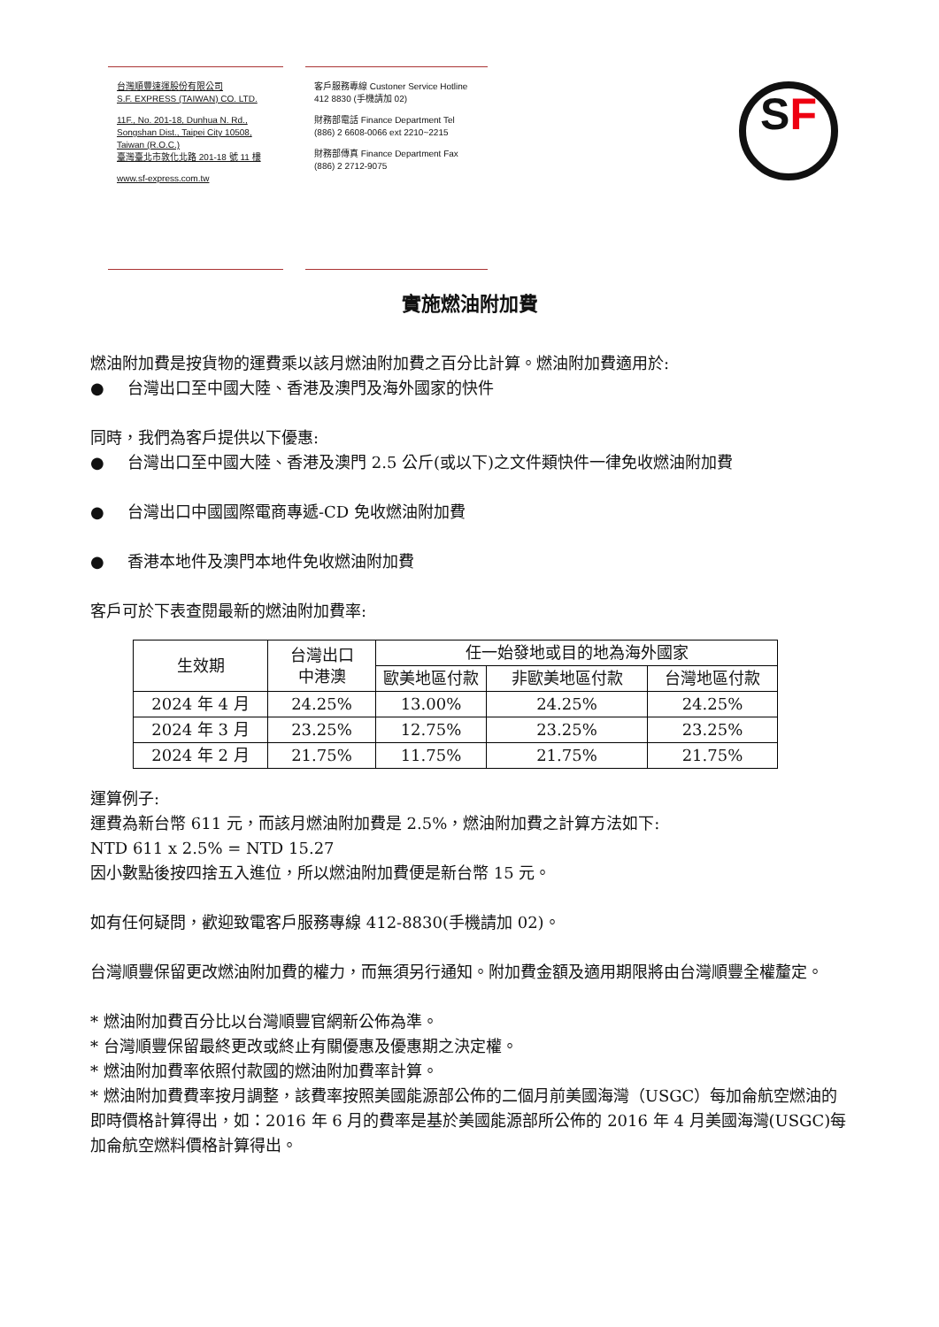台灣順豐速運股份有限公司
S.F. EXPRESS (TAIWAN) CO. LTD.
11F., No. 201-18, Dunhua N. Rd.,
Songshan Dist., Taipei City 10508,
Taiwan (R.O.C.)
臺灣臺北市敦化北路 201-18 號 11 樓
www.sf-express.com.tw
客戶服務專線 Custoner Service Hotline
412 8830 (手機請加 02)
財務部電話 Finance Department Tel
(886) 2 6608-0066 ext 2210~2215
財務部傳真 Finance Department Fax
(886) 2 2712-9075
SF
實施燃油附加費
燃油附加費是按貨物的運費乘以該月燃油附加費之百分比計算。燃油附加費適用於:
● 台灣出口至中國大陸、香港及澳門及海外國家的快件
同時，我們為客戶提供以下優惠:
● 台灣出口至中國大陸、香港及澳門 2.5 公斤(或以下)之文件類快件一律免收燃油附加費
● 台灣出口中國國際電商專遞-CD 免收燃油附加費
● 香港本地件及澳門本地件免收燃油附加費
客戶可於下表查閱最新的燃油附加費率:
| 生效期 | 台灣出口 中港澳 | 任一始發地或目的地為海外國家 | | |
| --- | --- | --- | --- | --- |
| | | 歐美地區付款 | 非歐美地區付款 | 台灣地區付款 |
| 2024 年 4 月 | 24.25% | 13.00% | 24.25% | 24.25% |
| 2024 年 3 月 | 23.25% | 12.75% | 23.25% | 23.25% |
| 2024 年 2 月 | 21.75% | 11.75% | 21.75% | 21.75% |
運算例子:
運費為新台幣 611 元，而該月燃油附加費是 2.5%，燃油附加費之計算方法如下:
NTD 611 x 2.5% = NTD 15.27
因小數點後按四捨五入進位，所以燃油附加費便是新台幣 15 元。
如有任何疑問，歡迎致電客戶服務專線 412-8830(手機請加 02)。
台灣順豐保留更改燃油附加費的權力，而無須另行通知。附加費金額及適用期限將由台灣順豐全權釐定。
* 燃油附加費百分比以台灣順豐官網新公佈為準。
* 台灣順豐保留最終更改或終止有關優惠及優惠期之決定權。
* 燃油附加費率依照付款國的燃油附加費率計算。
* 燃油附加費費率按月調整，該費率按照美國能源部公佈的二個月前美國海灣（USGC）每加侖航空燃油的即時價格計算得出，如：2016 年 6 月的費率是基於美國能源部所公佈的 2016 年 4 月美國海灣(USGC)每加侖航空燃料價格計算得出。